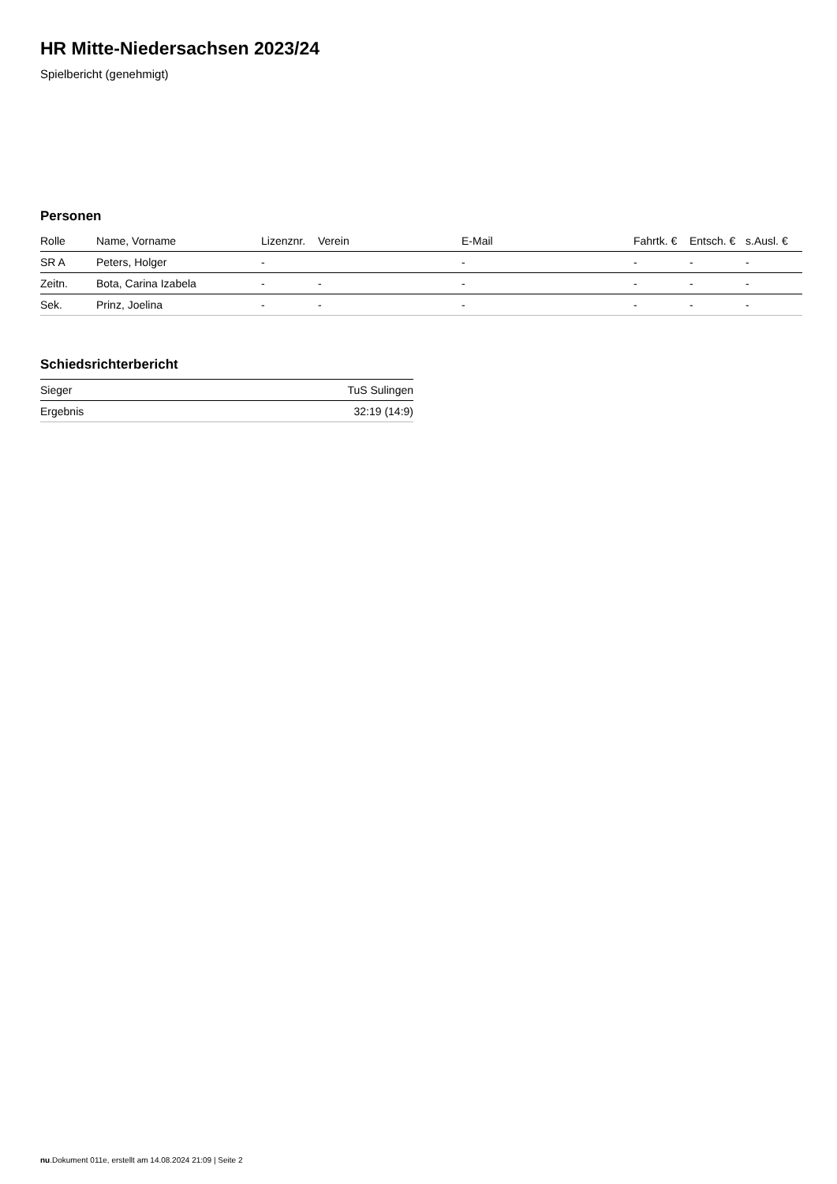HR Mitte-Niedersachsen 2023/24
Spielbericht (genehmigt)
Personen
| Rolle | Name, Vorname | Lizenznr. | Verein | E-Mail | Fahrtk. € | Entsch. € | s.Ausl. € |
| --- | --- | --- | --- | --- | --- | --- | --- |
| SR A | Peters, Holger | - | | - | - | - | - |
| Zeitn. | Bota, Carina Izabela | - | - | - | - | - | - |
| Sek. | Prinz, Joelina | - | - | - | - | - | - |
Schiedsrichterbericht
| Sieger | TuS Sulingen |
| Ergebnis | 32:19 (14:9) |
nu.Dokument 011e, erstellt am 14.08.2024 21:09 | Seite 2